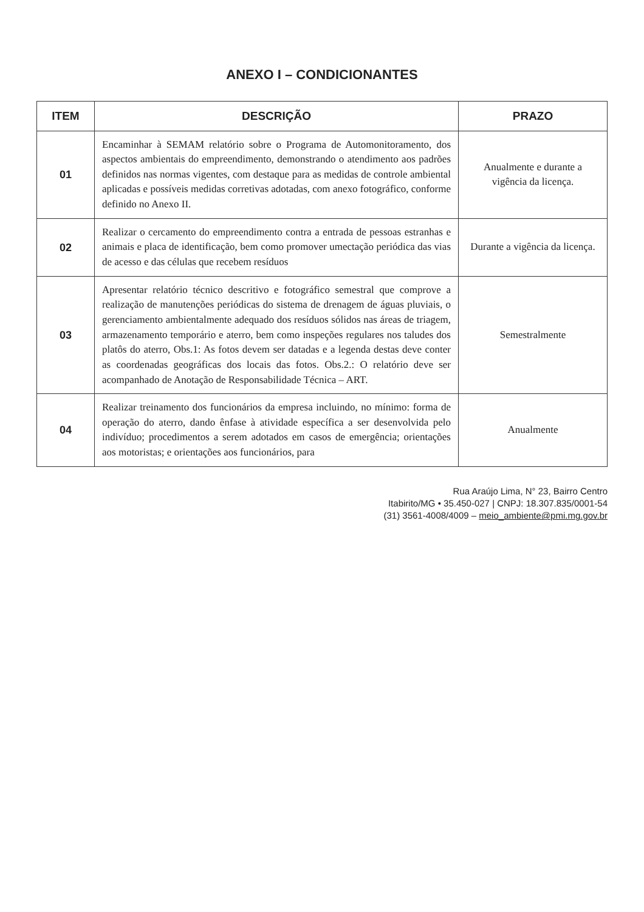ANEXO I – CONDICIONANTES
| ITEM | DESCRIÇÃO | PRAZO |
| --- | --- | --- |
| 01 | Encaminhar à SEMAM relatório sobre o Programa de Automonitoramento, dos aspectos ambientais do empreendimento, demonstrando o atendimento aos padrões definidos nas normas vigentes, com destaque para as medidas de controle ambiental aplicadas e possíveis medidas corretivas adotadas, com anexo fotográfico, conforme definido no Anexo II. | Anualmente e durante a vigência da licença. |
| 02 | Realizar o cercamento do empreendimento contra a entrada de pessoas estranhas e animais e placa de identificação, bem como promover umectação periódica das vias de acesso e das células que recebem resíduos | Durante a vigência da licença. |
| 03 | Apresentar relatório técnico descritivo e fotográfico semestral que comprove a realização de manutenções periódicas do sistema de drenagem de águas pluviais, o gerenciamento ambientalmente adequado dos resíduos sólidos nas áreas de triagem, armazenamento temporário e aterro, bem como inspeções regulares nos taludes dos platôs do aterro, Obs.1: As fotos devem ser datadas e a legenda destas deve conter as coordenadas geográficas dos locais das fotos. Obs.2.: O relatório deve ser acompanhado de Anotação de Responsabilidade Técnica – ART. | Semestralmente |
| 04 | Realizar treinamento dos funcionários da empresa incluindo, no mínimo: forma de operação do aterro, dando ênfase à atividade específica a ser desenvolvida pelo indivíduo; procedimentos a serem adotados em casos de emergência; orientações aos motoristas; e orientações aos funcionários, para | Anualmente |
Rua Araújo Lima, N° 23, Bairro Centro
Itabirito/MG • 35.450-027 | CNPJ: 18.307.835/0001-54
(31) 3561-4008/4009 – meio_ambiente@pmi.mg.gov.br